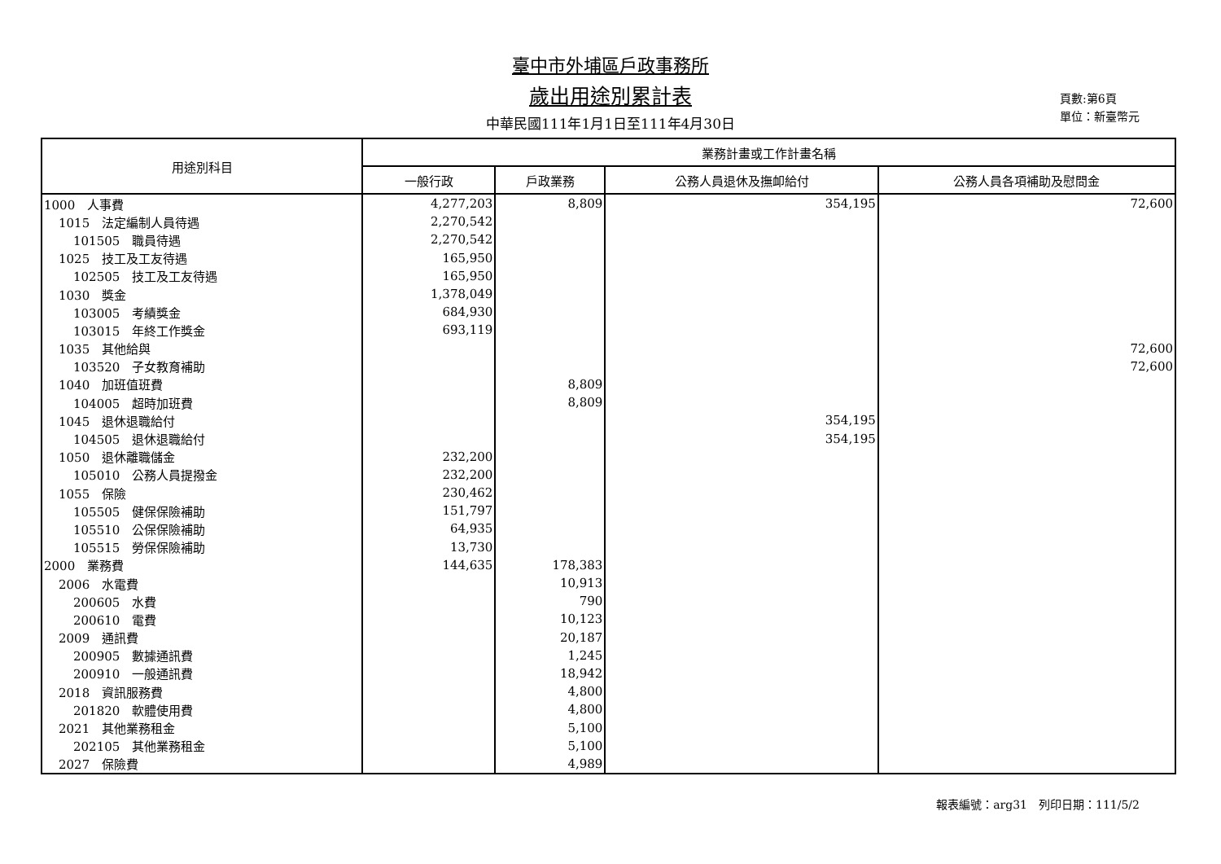臺中市外埔區戶政事務所
歲出用途別累計表
中華民國111年1月1日至111年4月30日
頁數:第6頁
單位：新臺幣元
| 用途別科目 | 業務計畫或工作計畫名稱 | | | |
| --- | --- | --- | --- | --- |
| | 一般行政 | 戶政業務 | 公務人員退休及撫卹給付 | 公務人員各項補助及慰問金 |
| 1000 人事費 | 4,277,203 | 8,809 | 354,195 | 72,600 |
| 1015 法定編制人員待遇 | 2,270,542 | | | |
| 101505 職員待遇 | 2,270,542 | | | |
| 1025 技工及工友待遇 | 165,950 | | | |
| 102505 技工及工友待遇 | 165,950 | | | |
| 1030 獎金 | 1,378,049 | | | |
| 103005 考績獎金 | 684,930 | | | |
| 103015 年終工作獎金 | 693,119 | | | |
| 1035 其他給與 | | | | 72,600 |
| 103520 子女教育補助 | | | | 72,600 |
| 1040 加班值班費 | | 8,809 | | |
| 104005 超時加班費 | | 8,809 | | |
| 1045 退休退職給付 | | | 354,195 | |
| 104505 退休退職給付 | | | 354,195 | |
| 1050 退休離職儲金 | 232,200 | | | |
| 105010 公務人員提撥金 | 232,200 | | | |
| 1055 保險 | 230,462 | | | |
| 105505 健保保險補助 | 151,797 | | | |
| 105510 公保保險補助 | 64,935 | | | |
| 105515 勞保保險補助 | 13,730 | | | |
| 2000 業務費 | 144,635 | 178,383 | | |
| 2006 水電費 | | 10,913 | | |
| 200605 水費 | | 790 | | |
| 200610 電費 | | 10,123 | | |
| 2009 通訊費 | | 20,187 | | |
| 200905 數據通訊費 | | 1,245 | | |
| 200910 一般通訊費 | | 18,942 | | |
| 2018 資訊服務費 | | 4,800 | | |
| 201820 軟體使用費 | | 4,800 | | |
| 2021 其他業務租金 | | 5,100 | | |
| 202105 其他業務租金 | | 5,100 | | |
| 2027 保險費 | | 4,989 | | |
報表編號：arg31　列印日期：111/5/2